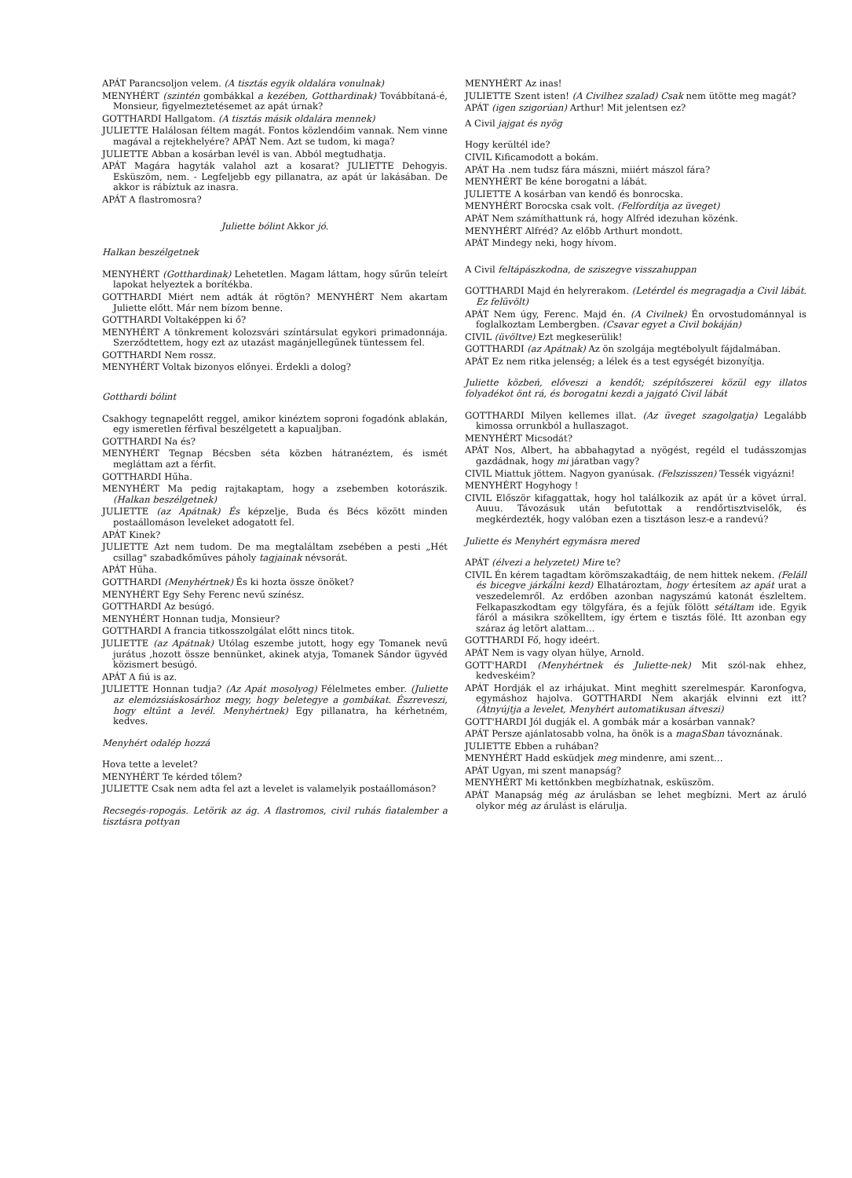APÁT Parancsoljon velem. (A tisztás egyik oldalára vonulnak)
MENYHÉRT (szintén gombákkal a kezében, Gotthardinak) Továbbítaná-é, Monsieur, figyelmeztetésemet az apát úrnak?
GOTTHARDI Hallgatom. (A tisztás másik oldalára mennek)
JULIETTE Halálosan féltem magát. Fontos közlendőim vannak. Nem vinne magával a rejtekhelyére? APÁT Nem. Azt se tudom, ki maga?
JULIETTE Abban a kosárban levél is van. Abból megtudhatja.
APÁT Magára hagyták valahol azt a kosarat? JULIETTE Dehogyis. Esküszöm, nem. - Legfeljebb egy pillanatra, az apát úr lakásában. De akkor is rábíztuk az inasra.
APÁT A flastromosra?
Juliette bólint Akkor jó.
Halkan beszélgetnek
MENYHÉRT (Gotthardinak) Lehetetlen. Magam láttam, hogy sűrűn teleírt lapokat helyeztek a borítékba.
GOTTHARDI Miért nem adták át rögtön? MENYHÉRT Nem akartam Juliette előtt. Már nem bízom benne.
GOTTHARDI Voltaképpen ki ő?
MENYHÉRT A tönkrement kolozsvári színtársulat egykori primadonnája. Szerződtettem, hogy ezt az utazást magánjellegűnek tüntessem fel.
GOTTHARDI Nem rossz.
MENYHÉRT Voltak bizonyos előnyei. Érdekli a dolog?
Gotthardi bólint
Csakhogy tegnapelőtt reggel, amikor kinéztem soproni fogadónk ablakán, egy ismeretlen férfival beszélgetett a kapualjban.
GOTTHARDI Na és?
MENYHÉRT Tegnap Bécsben séta közben hátranéztem, és ismét megláttam azt a férfit.
GOTTHARDI Hűha.
MENYHÉRT Ma pedig rajtakaptam, hogy a zsebemben kotorászik. (Halkan beszélgetnek)
JULIETTE (az Apátnak) És képzelje, Buda és Bécs között minden postaállomáson leveleket adogatott fel.
APÁT Kinek?
JULIETTE Azt nem tudom. De ma megtaláltam zsebében a pesti „Hét csillag" szabadkőműves páholy tagjainak névsorát.
APÁT Hűha.
GOTTHARDI (Menyhértnek) És ki hozta össze önöket?
MENYHÉRT Egy Sehy Ferenc nevű színész.
GOTTHARDI Az besúgó.
MENYHÉRT Honnan tudja, Monsieur?
GOTTHARDI A francia titkosszolgálat előtt nincs titok.
JULIETTE (az Apátnak) Utólag eszembe jutott, hogy egy Tomanek nevű jurátus ,hozott össze bennünket, akinek atyja, Tomanek Sándor ügyvéd közismert besúgó.
APÁT A fiú is az.
JULIETTE Honnan tudja? (Az Apát mosolyog) Félelmetes ember. (Juliette az elemózsiáskosárhoz megy, hogy beletegye a gombákat. Észreveszi, hogy eltűnt a levél. Menyhértnek) Egy pillanatra, ha kérhetném, kedves.
Menyhért odalép hozzá
Hova tette a levelet?
MENYHÉRT Te kérded tőlem?
JULIETTE Csak nem adta fel azt a levelet is valamelyik postaállomáson?
Recsegés-ropogás. Letörik az ág. A flastromos, civil ruhás fiatalember a tisztásra pottyan
MENYHÉRT Az inas!
JULIETTE Szent isten! (A Civilhez szalad) Csak nem ütötte meg magát?
APÁT (igen szigorúan) Arthur! Mit jelentsen ez?
A Civil jajgat és nyög
Hogy kerültél ide?
CIVIL Kificamodott a bokám.
APÁT Ha .nem tudsz fára mászni, miiért mászol fára?
MENYHÉRT Be kéne borogatni a lábát.
JULIETTE A kosárban van kendő és bonrocska.
MENYHÉRT Borocska csak volt. (Felfordítja az üveget)
APÁT Nem számíthattunk rá, hogy Alfréd idezuhan közénk.
MENYHÉRT Alfréd? Az előbb Arthurt mondott.
APÁT Mindegy neki, hogy hívom.
A Civil feltápászkodna, de sziszegve visszahuppan
GOTTHARDI Majd én helyrerakom. (Letérdel és megragadja a Civil lábát. Ez felüvölt)
APÁT Nem úgy, Ferenc. Majd én. (A Civilnek) Én orvostudománnyal is foglalkoztam Lembergben. (Csavar egyet a Civil bokáján)
CIVIL (üvöltve) Ezt megkeserülik!
GOTTHARDI (az Apátnak) Az ön szolgája megtébolyult fájdalmában.
APÁT Ez nem ritka jelenség; a lélek és a test egységét bizonyítja.
Juliette közbeń, előveszi a kendőt; szépítőszerei közül egy illatos folyadékot önt rá, és borogatni kezdi a jajgató Civil lábát
GOTTHARDI Milyen kellemes illat. (Az üveget szagolgatja) Legalább kimossa orrunkból a hullaszagot.
MENYHÉRT Micsodát?
APÁT Nos, Albert, ha abbahagytad a nyögést, regéld el tudásszomjas gazdádnak, hogy mi járatban vagy?
CIVIL Miattuk jöttem. Nagyon gyanúsak. (Felszisszen) Tessék vigyázni!
MENYHÉRT Hogyhogy !
CIVIL Először kifaggattak, hogy hol találkozik az apát úr a követ úrral. Auuu. Távozásuk után befutottak a rendőrtisztviselők, és megkérdezték, hogy valóban ezen a tisztáson lesz-e a randevú?
Juliette és Menyhért egymásra mered
APÁT (élvezi a helyzetet) Mire te?
CIVIL Én kérem tagadtam körömszakadtáig, de nem hittek nekem. (Feláll és bicegve járkálni kezd) Elhatároztam, hogy értesítem az apát urat a veszedelemről. Az erdőben azonban nagyszámú katonát észleltem. Felkapaszkodtam egy tölgyfára, és a fejük fölött sétáltam ide. Egyik fáról a másikra szökelltem, így értem e tisztás fölé. Itt azonban egy száraz ág letört alattam…
GOTTHARDI Fő, hogy ideért.
APÁT Nem is vagy olyan hülye, Arnold.
GOTT'HARDI (Menyhértnek és Juliette-nek) Mit szól-nak ehhez, kedveskéim?
APÁT Hordják el az irhájukat. Mint meghitt szerelmespár. Karonfogva, egymáshoz hajolva. GOTTHARDI Nem akarják elvinni ezt itt? (Átnyújtja a levelet, Menyhért automatikusan átveszi)
GOTT'HARDI Jól dugják el. A gombák már a kosárban vannak?
APÁT Persze ajánlatosabb volna, ha önök is a magaSban távoznának.
JULIETTE Ebben a ruhában?
MENYHÉRT Hadd esküdjek meg mindenre, ami szent…
APÁT Ugyan, mi szent manapság?
MENYHÉRT Mi kettőnkben megbízhatnak, esküszöm.
APÁT Manapság még az árulásban se lehet megbízni. Mert az áruló olykor még az árulást is elárulja.